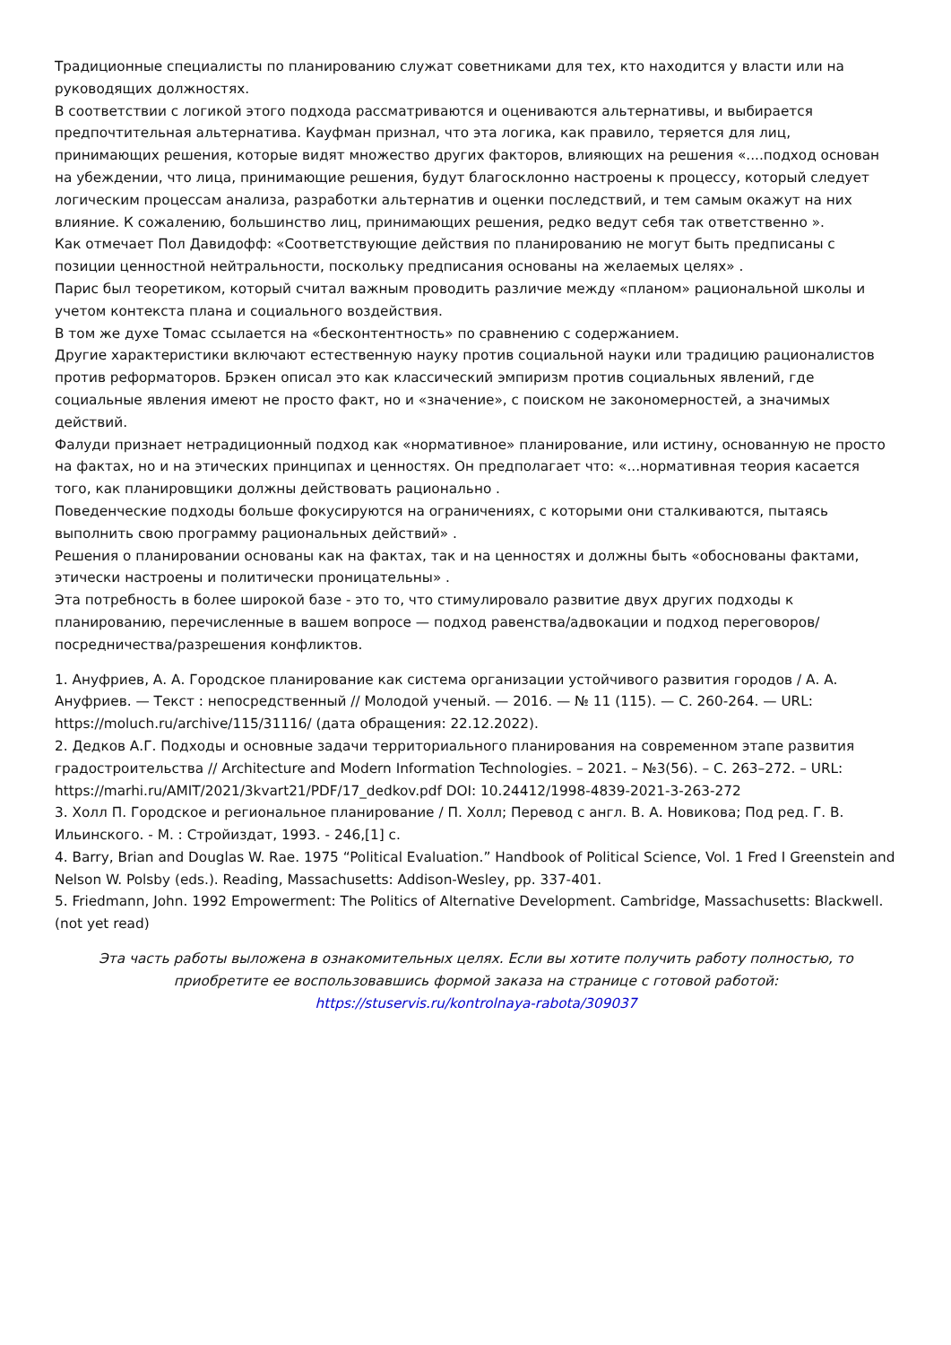Традиционные специалисты по планированию служат советниками для тех, кто находится у власти или на руководящих должностях.
В соответствии с логикой этого подхода рассматриваются и оцениваются альтернативы, и выбирается предпочтительная альтернатива. Кауфман признал, что эта логика, как правило, теряется для лиц, принимающих решения, которые видят множество других факторов, влияющих на решения «....подход основан на убеждении, что лица, принимающие решения, будут благосклонно настроены к процессу, который следует логическим процессам анализа, разработки альтернатив и оценки последствий, и тем самым окажут на них влияние. К сожалению, большинство лиц, принимающих решения, редко ведут себя так ответственно ».
Как отмечает Пол Давидофф: «Соответствующие действия по планированию не могут быть предписаны с позиции ценностной нейтральности, поскольку предписания основаны на желаемых целях» .
Парис был теоретиком, который считал важным проводить различие между «планом» рациональной школы и учетом контекста плана и социального воздействия.
В том же духе Томас ссылается на «бесконтентность» по сравнению с содержанием.
Другие характеристики включают естественную науку против социальной науки или традицию рационалистов против реформаторов. Брэкен описал это как классический эмпиризм против социальных явлений, где социальные явления имеют не просто факт, но и «значение», с поиском не закономерностей, а значимых действий.
Фалуди признает нетрадиционный подход как «нормативное» планирование, или истину, основанную не просто на фактах, но и на этических принципах и ценностях. Он предполагает что: «...нормативная теория касается того, как планировщики должны действовать рационально .
Поведенческие подходы больше фокусируются на ограничениях, с которыми они сталкиваются, пытаясь выполнить свою программу рациональных действий» .
Решения о планировании основаны как на фактах, так и на ценностях и должны быть «обоснованы фактами, этически настроены и политически проницательны» .
Эта потребность в более широкой базе - это то, что стимулировало развитие двух других подходы к планированию, перечисленные в вашем вопросе — подход равенства/адвокации и подход переговоров/посредничества/разрешения конфликтов.
1. Ануфриев, А. А. Городское планирование как система организации устойчивого развития городов / А. А. Ануфриев. — Текст : непосредственный // Молодой ученый. — 2016. — № 11 (115). — С. 260-264. — URL: https://moluch.ru/archive/115/31116/ (дата обращения: 22.12.2022).
2. Дедков А.Г. Подходы и основные задачи территориального планирования на современном этапе развития градостроительства // Architecture and Modern Information Technologies. – 2021. – №3(56). – С. 263–272. – URL: https://marhi.ru/AMIT/2021/3kvart21/PDF/17_dedkov.pdf DOI: 10.24412/1998-4839-2021-3-263-272
3. Холл П. Городское и региональное планирование / П. Холл; Перевод с англ. В. А. Новикова; Под ред. Г. В. Ильинского. - М. : Стройиздат, 1993. - 246,[1] с.
4. Barry, Brian and Douglas W. Rae. 1975 “Political Evaluation.” Handbook of Political Science, Vol. 1 Fred I Greenstein and Nelson W. Polsby (eds.). Reading, Massachusetts: Addison-Wesley, pp. 337-401.
5. Friedmann, John. 1992 Empowerment: The Politics of Alternative Development. Cambridge, Massachusetts: Blackwell. (not yet read)
Эта часть работы выложена в ознакомительных целях. Если вы хотите получить работу полностью, то приобретите ее воспользовавшись формой заказа на странице с готовой работой:
https://stuservis.ru/kontrolnaya-rabota/309037